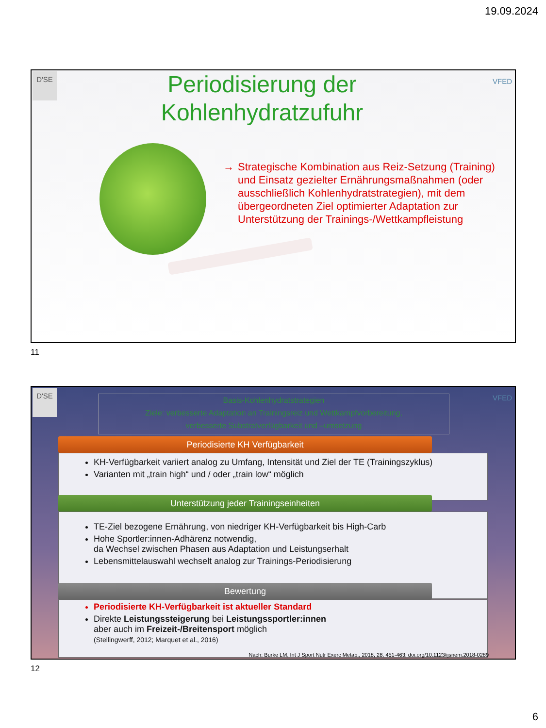19.09.2024
D'SE
VFED
Periodisierung der Kohlenhydratzufuhr
→
Strategische Kombination aus Reiz-Setzung (Training) und Einsatz gezielter Ernährungsmaßnahmen (oder ausschließlich Kohlenhydratstrategien), mit dem übergeordneten Ziel optimierter Adaptation zur Unterstützung der Trainings-/Wettkampfleistung
11
D'SE
VFED
Basis-Kohlenhydratstrategien
Ziele: verbesserte Adaptation an Trainingsreiz und Wettkampfvorbereitung,
verbesserte Substratverfügbarkeit und –umsetzung
Periodisierte KH Verfügbarkeit
KH-Verfügbarkeit variiert analog zu Umfang, Intensität und Ziel der TE (Trainingszyklus)
Varianten mit „train high“ und / oder „train low“ möglich
Unterstützung jeder Trainingseinheiten
TE-Ziel bezogene Ernährung, von niedriger KH-Verfügbarkeit bis High-Carb
Hohe Sportler:innen-Adhärenz notwendig,
da Wechsel zwischen Phasen aus Adaptation und Leistungserhalt
Lebensmittelauswahl wechselt analog zur Trainings-Periodisierung
Bewertung
Periodisierte KH-Verfügbarkeit ist aktueller Standard
Direkte Leistungssteigerung bei Leistungssportler:innen
aber auch im Freizeit-/Breitensport möglich
(Stellingwerff, 2012; Marquet et al., 2016)
Nach: Burke LM, Int J Sport Nutr Exerc Metab., 2018, 28, 451-463; doi.org/10.1123/ijsnem.2018-0289
12
6